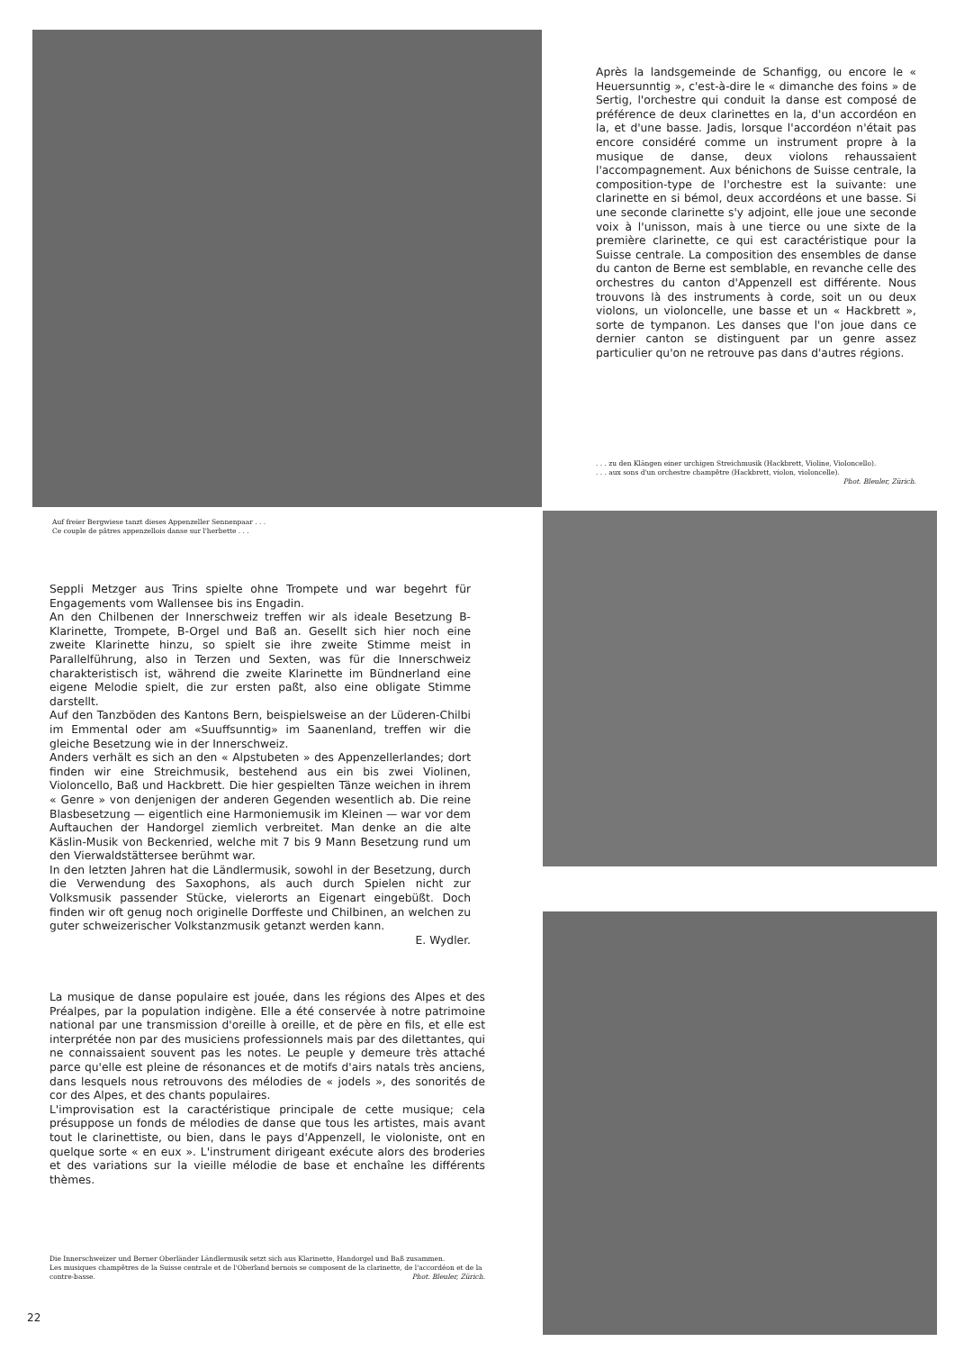Après la landsgemeinde de Schanfigg, ou encore le « Heuersunntig », c'est-à-dire le « dimanche des foins » de Sertig, l'orchestre qui conduit la danse est composé de préférence de deux clarinettes en la, d'un accordéon en la, et d'une basse. Jadis, lorsque l'accordéon n'était pas encore considéré comme un instrument propre à la musique de danse, deux violons rehaussaient l'accompagnement. Aux bénichons de Suisse centrale, la composition-type de l'orchestre est la suivante: une clarinette en si bémol, deux accordéons et une basse. Si une seconde clarinette s'y adjoint, elle joue une seconde voix à l'unisson, mais à une tierce ou une sixte de la première clarinette, ce qui est caractéristique pour la Suisse centrale. La composition des ensembles de danse du canton de Berne est semblable, en revanche celle des orchestres du canton d'Appenzell est différente. Nous trouvons là des instruments à corde, soit un ou deux violons, un violoncelle, une basse et un « Hackbrett », sorte de tympanon. Les danses que l'on joue dans ce dernier canton se distinguent par un genre assez particulier qu'on ne retrouve pas dans d'autres régions.
. . . zu den Klängen einer urchigen Streichmusik (Hackbrett, Violine, Violoncello).
. . . aux sons d'un orchestre champêtre (Hackbrett, violon, violoncelle).
Phot. Bleuler, Zürich.
Auf freier Bergwiese tanzt dieses Appenzeller Sennenpaar . . .
Ce couple de pâtres appenzellois danse sur l'herbette . . .
Seppli Metzger aus Trins spielte ohne Trompete und war begehrt für Engagements vom Wallensee bis ins Engadin.
An den Chilbenen der Innerschweiz treffen wir als ideale Besetzung B-Klarinette, Trompete, B-Orgel und Baß an. Gesellt sich hier noch eine zweite Klarinette hinzu, so spielt sie ihre zweite Stimme meist in Parallelführung, also in Terzen und Sexten, was für die Innerschweiz charakteristisch ist, während die zweite Klarinette im Bündnerland eine eigene Melodie spielt, die zur ersten paßt, also eine obligate Stimme darstellt.
Auf den Tanzböden des Kantons Bern, beispielsweise an der Lüderen-Chilbi im Emmental oder am «Suuffsunntig» im Saanenland, treffen wir die gleiche Besetzung wie in der Innerschweiz.
Anders verhält es sich an den « Alpstubeten » des Appenzellerlandes; dort finden wir eine Streichmusik, bestehend aus ein bis zwei Violinen, Violoncello, Baß und Hackbrett. Die hier gespielten Tänze weichen in ihrem « Genre » von denjenigen der anderen Gegenden wesentlich ab. Die reine Blasbesetzung — eigentlich eine Harmoniemusik im Kleinen — war vor dem Auftauchen der Handorgel ziemlich verbreitet. Man denke an die alte Käslin-Musik von Beckenried, welche mit 7 bis 9 Mann Besetzung rund um den Vierwaldstättersee berühmt war.
In den letzten Jahren hat die Ländlermusik, sowohl in der Besetzung, durch die Verwendung des Saxophons, als auch durch Spielen nicht zur Volksmusik passender Stücke, vielerorts an Eigenart eingebüßt. Doch finden wir oft genug noch originelle Dorffeste und Chilbinen, an welchen zu guter schweizerischer Volkstanzmusik getanzt werden kann.
E. Wydler.
La musique de danse populaire est jouée, dans les régions des Alpes et des Préalpes, par la population indigène. Elle a été conservée à notre patrimoine national par une transmission d'oreille à oreille, et de père en fils, et elle est interprétée non par des musiciens professionnels mais par des dilettantes, qui ne connaissaient souvent pas les notes. Le peuple y demeure très attaché parce qu'elle est pleine de résonances et de motifs d'airs natals très anciens, dans lesquels nous retrouvons des mélodies de « jodels », des sonorités de cor des Alpes, et des chants populaires.
L'improvisation est la caractéristique principale de cette musique; cela présuppose un fonds de mélodies de danse que tous les artistes, mais avant tout le clarinettiste, ou bien, dans le pays d'Appenzell, le violoniste, ont en quelque sorte « en eux ». L'instrument dirigeant exécute alors des broderies et des variations sur la vieille mélodie de base et enchaîne les différents thèmes.
Die Innerschweizer und Berner Oberländer Ländlermusik setzt sich aus Klarinette, Handorgel und Baß zusammen.
Les musiques champêtres de la Suisse centrale et de l'Oberland bernois se composent de la clarinette, de l'accordéon et de la contre-basse. Phot. Bleuler, Zürich.
22